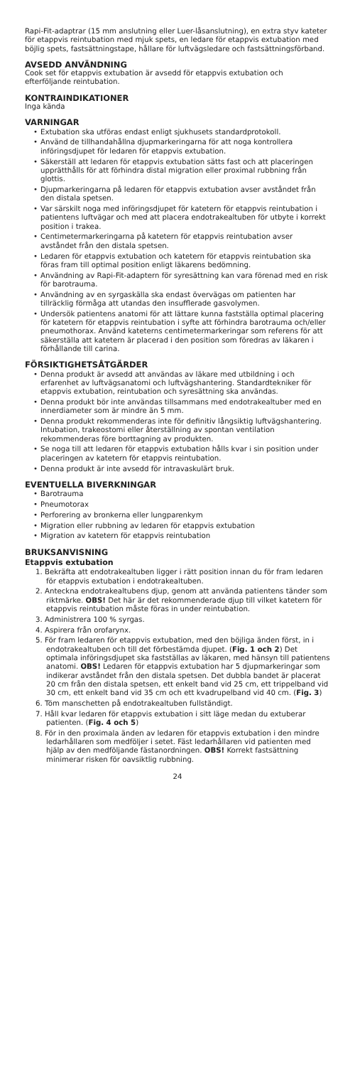Rapi-Fit-adaptrar (15 mm anslutning eller Luer-låsanslutning), en extra styv kateter för etappvis reintubation med mjuk spets, en ledare för etappvis extubation med böjlig spets, fastsättningstape, hållare för luftvägsledare och fastsättningsförband.
AVSEDD ANVÄNDNING
Cook set för etappvis extubation är avsedd för etappvis extubation och efterföljande reintubation.
KONTRAINDIKATIONER
Inga kända
VARNINGAR
• Extubation ska utföras endast enligt sjukhusets standardprotokoll.
• Använd de tillhandahållna djupmarkeringarna för att noga kontrollera införingsdjupet för ledaren för etappvis extubation.
• Säkerställ att ledaren för etappvis extubation sätts fast och att placeringen upprätthålls för att förhindra distal migration eller proximal rubbning från glottis.
• Djupmarkeringarna på ledaren för etappvis extubation avser avståndet från den distala spetsen.
• Var särskilt noga med införingsdjupet för katetern för etappvis reintubation i patientens luftvägar och med att placera endotrakealtuben för utbyte i korrekt position i trakea.
• Centimetermarkeringarna på katetern för etappvis reintubation avser avståndet från den distala spetsen.
• Ledaren för etappvis extubation och katetern för etappvis reintubation ska föras fram till optimal position enligt läkarens bedömning.
• Användning av Rapi-Fit-adaptern för syresättning kan vara förenad med en risk för barotrauma.
• Användning av en syrgaskälla ska endast övervägas om patienten har tillräcklig förmåga att utandas den insufflerade gasvolymen.
• Undersök patientens anatomi för att lättare kunna fastställa optimal placering för katetern för etappvis reintubation i syfte att förhindra barotrauma och/eller pneumothorax. Använd kateterns centimetermarkeringar som referens för att säkerställa att katetern är placerad i den position som föredras av läkaren i förhållande till carina.
FÖRSIKTIGHETSÅTGÄRDER
• Denna produkt är avsedd att användas av läkare med utbildning i och erfarenhet av luftvägsanatomi och luftvägshantering. Standardtekniker för etappvis extubation, reintubation och syresättning ska användas.
• Denna produkt bör inte användas tillsammans med endotrakealtuber med en innerdiameter som är mindre än 5 mm.
• Denna produkt rekommenderas inte för definitiv långsiktig luftvägshantering. Intubation, trakeostomi eller återställning av spontan ventilation rekommenderas före borttagning av produkten.
• Se noga till att ledaren för etappvis extubation hålls kvar i sin position under placeringen av katetern för etappvis reintubation.
• Denna produkt är inte avsedd för intravaskulärt bruk.
EVENTUELLA BIVERKNINGAR
• Barotrauma
• Pneumotorax
• Perforering av bronkerna eller lungparenkym
• Migration eller rubbning av ledaren för etappvis extubation
• Migration av katetern för etappvis reintubation
BRUKSANVISNING
Etappvis extubation
1. Bekräfta att endotrakealtuben ligger i rätt position innan du för fram ledaren för etappvis extubation i endotrakealtuben.
2. Anteckna endotrakealtubens djup, genom att använda patientens tänder som riktmärke. OBS! Det här är det rekommenderade djup till vilket katetern för etappvis reintubation måste föras in under reintubation.
3. Administrera 100 % syrgas.
4. Aspirera från orofarynx.
5. För fram ledaren för etappvis extubation, med den böjliga änden först, in i endotrakealtuben och till det förbestämda djupet. (Fig. 1 och 2) Det optimala införingsdjupet ska fastställas av läkaren, med hänsyn till patientens anatomi. OBS! Ledaren för etappvis extubation har 5 djupmarkeringar som indikerar avståndet från den distala spetsen. Det dubbla bandet är placerat 20 cm från den distala spetsen, ett enkelt band vid 25 cm, ett trippelband vid 30 cm, ett enkelt band vid 35 cm och ett kvadrupelband vid 40 cm. (Fig. 3)
6. Töm manschetten på endotrakealtuben fullständigt.
7. Håll kvar ledaren för etappvis extubation i sitt läge medan du extuberar patienten. (Fig. 4 och 5)
8. För in den proximala änden av ledaren för etappvis extubation i den mindre ledarhållaren som medföljer i setet. Fäst ledarhållaren vid patienten med hjälp av den medföljande fästanordningen. OBS! Korrekt fastsättning minimerar risken för oavsiktlig rubbning.
24